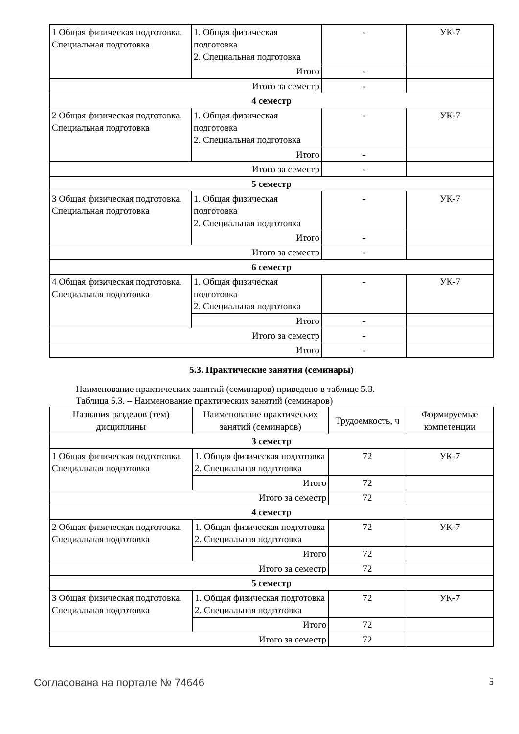| 1 Общая физическая подготовка. Специальная подготовка | 1. Общая физическая подготовка 2. Специальная подготовка | - | УК-7 |
| | Итого | - | |
| Итого за семестр | | - | |
| 4 семестр | | | |
| 2 Общая физическая подготовка. Специальная подготовка | 1. Общая физическая подготовка 2. Специальная подготовка | - | УК-7 |
| | Итого | - | |
| Итого за семестр | | - | |
| 5 семестр | | | |
| 3 Общая физическая подготовка. Специальная подготовка | 1. Общая физическая подготовка 2. Специальная подготовка | - | УК-7 |
| | Итого | - | |
| Итого за семестр | | - | |
| 6 семестр | | | |
| 4 Общая физическая подготовка. Специальная подготовка | 1. Общая физическая подготовка 2. Специальная подготовка | - | УК-7 |
| | Итого | - | |
| Итого за семестр | | - | |
| Итого | | - | |
5.3. Практические занятия (семинары)
Наименование практических занятий (семинаров) приведено в таблице 5.3.
Таблица 5.3. – Наименование практических занятий (семинаров)
| Названия разделов (тем) дисциплины | Наименование практических занятий (семинаров) | Трудоемкость, ч | Формируемые компетенции |
| --- | --- | --- | --- |
| 3 семестр | | | |
| 1 Общая физическая подготовка. Специальная подготовка | 1. Общая физическая подготовка 2. Специальная подготовка | 72 | УК-7 |
| | Итого | 72 | |
| Итого за семестр | | 72 | |
| 4 семестр | | | |
| 2 Общая физическая подготовка. Специальная подготовка | 1. Общая физическая подготовка 2. Специальная подготовка | 72 | УК-7 |
| | Итого | 72 | |
| Итого за семестр | | 72 | |
| 5 семестр | | | |
| 3 Общая физическая подготовка. Специальная подготовка | 1. Общая физическая подготовка 2. Специальная подготовка | 72 | УК-7 |
| | Итого | 72 | |
| Итого за семестр | | 72 | |
Согласована на портале № 74646 5